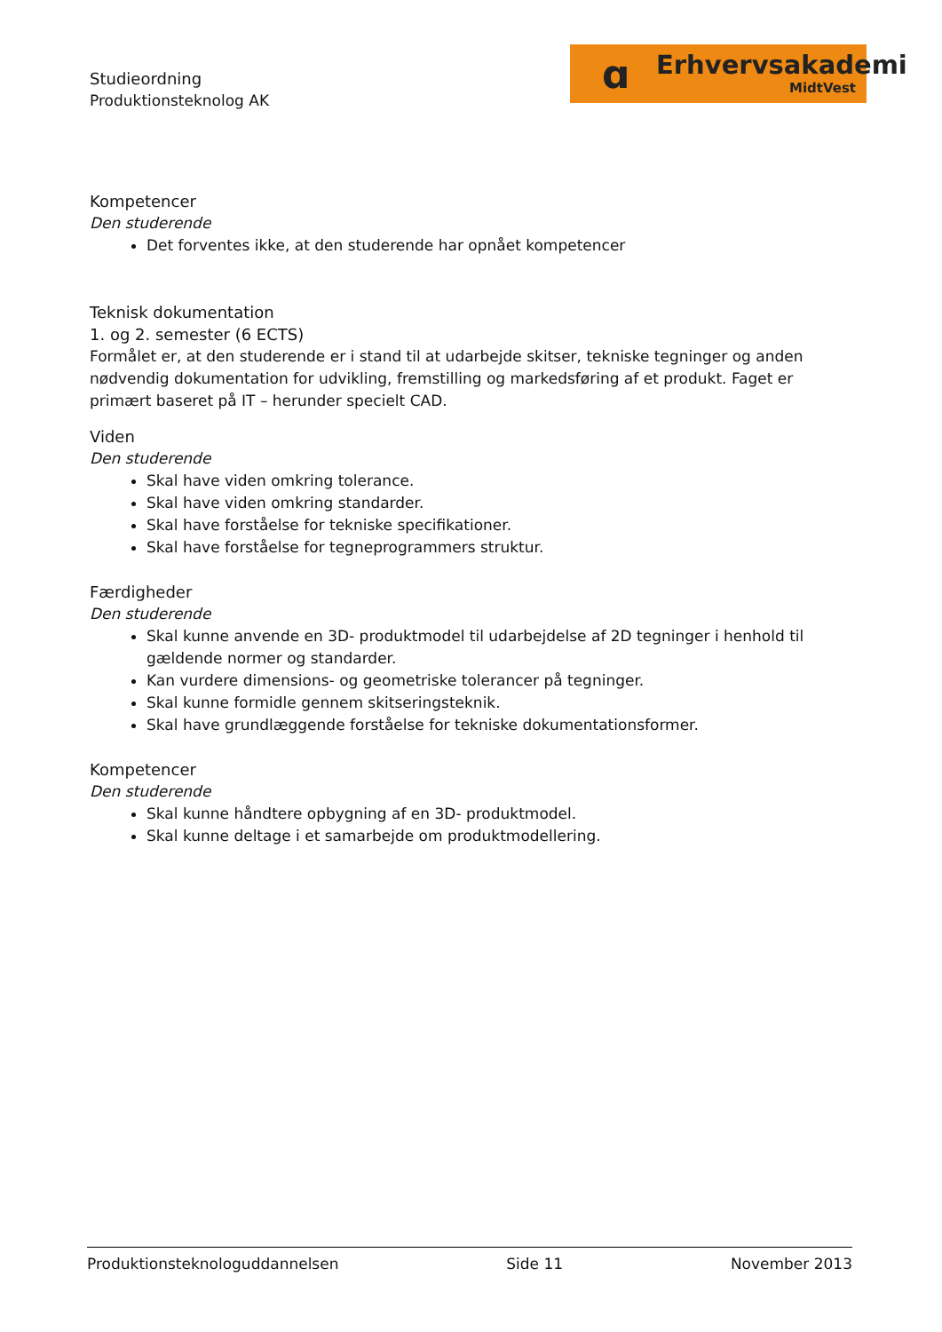ɑ Erhvervsakademi
MidtVest
Studieordning
Produktionsteknolog AK
Kompetencer
Den studerende
Det forventes ikke, at den studerende har opnået kompetencer
Teknisk dokumentation
1. og 2. semester (6 ECTS)
Formålet er, at den studerende er i stand til at udarbejde skitser, tekniske tegninger og anden nødvendig dokumentation for udvikling, fremstilling og markedsføring af et produkt. Faget er primært baseret på IT – herunder specielt CAD.
Viden
Den studerende
Skal have viden omkring tolerance.
Skal have viden omkring standarder.
Skal have forståelse for tekniske specifikationer.
Skal have forståelse for tegneprogrammers struktur.
Færdigheder
Den studerende
Skal kunne anvende en 3D- produktmodel til udarbejdelse af 2D tegninger i henhold til gældende normer og standarder.
Kan vurdere dimensions- og geometriske tolerancer på tegninger.
Skal kunne formidle gennem skitseringsteknik.
Skal have grundlæggende forståelse for tekniske dokumentationsformer.
Kompetencer
Den studerende
Skal kunne håndtere opbygning af en 3D- produktmodel.
Skal kunne deltage i et samarbejde om produktmodellering.
Produktionsteknologuddannelsen Side 11 November 2013